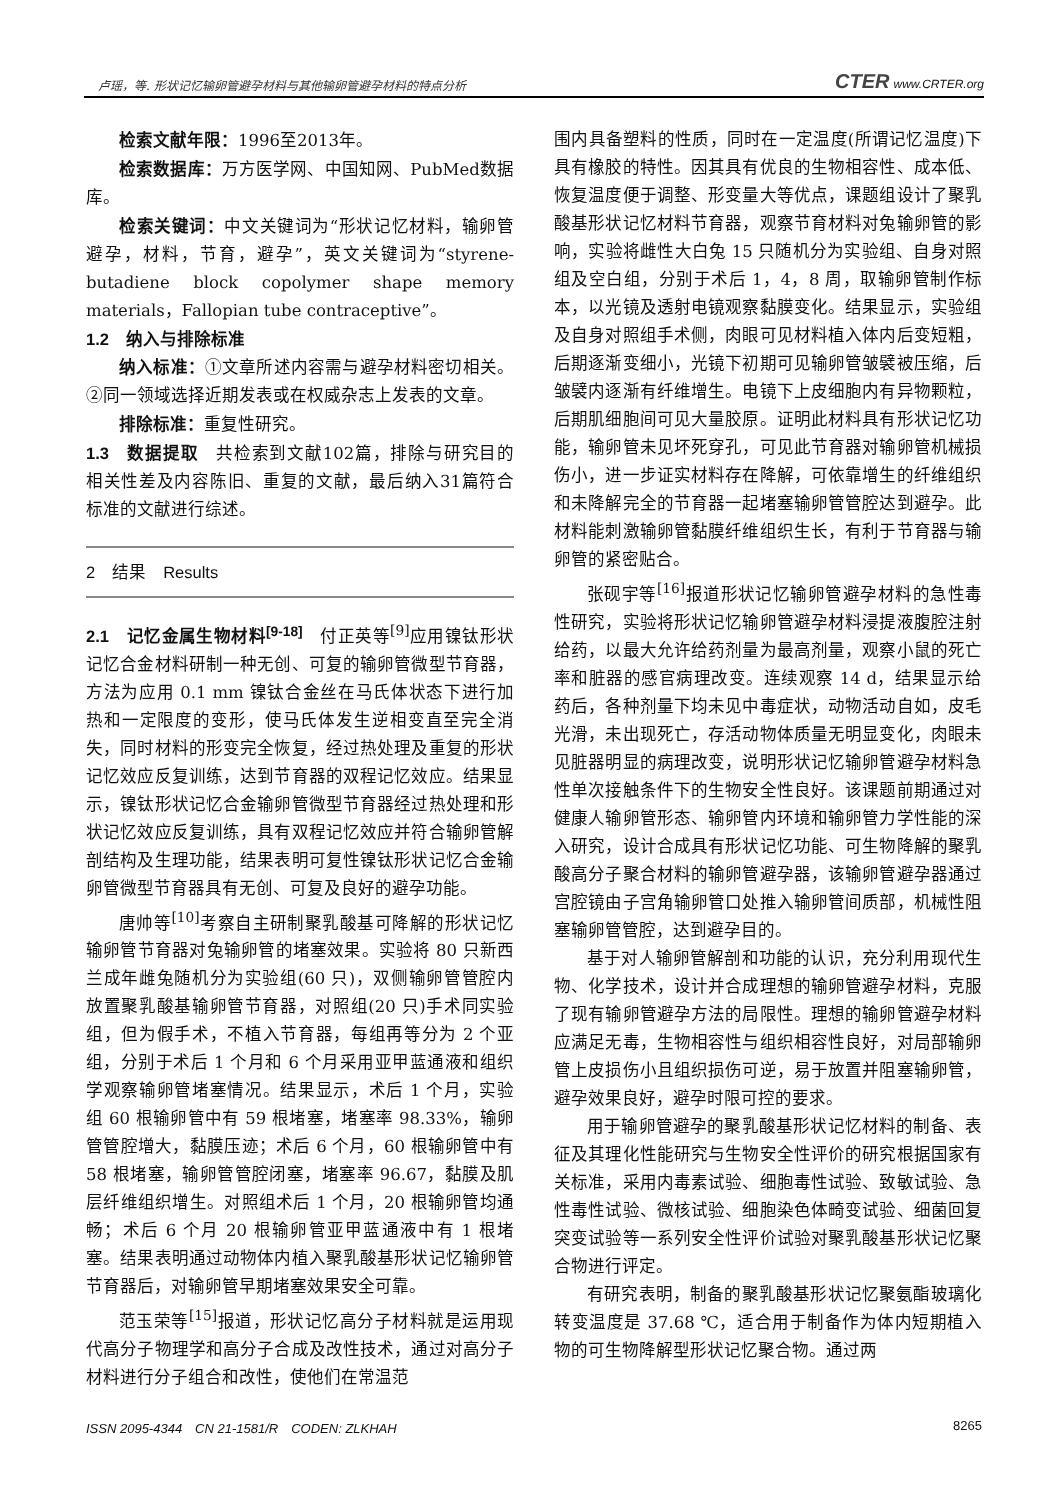卢瑶，等. 形状记忆输卵管避孕材料与其他输卵管避孕材料的特点分析 CTER www.CRTER.org
检索文献年限：1996至2013年。
检索数据库：万方医学网、中国知网、PubMed数据库。
检索关键词：中文关键词为“形状记忆材料，输卵管避孕，材料，节育，避孕”，英文关键词为“styrene-butadiene block copolymer shape memory materials，Fallopian tube contraceptive”。
1.2　纳入与排除标准
纳入标准：①文章所述内容需与避孕材料密切相关。②同一领域选择近期发表或在权威杂志上发表的文章。
排除标准：重复性研究。
1.3　数据提取　共检索到文献102篇，排除与研究目的相关性差及内容陈旧、重复的文献，最后纳入31篇符合标准的文献进行综述。
2　结果　Results
2.1　记忆金属生物材料<sup>[9-18]</sup>　付正英等<sup>[9]</sup>应用镍钛形状记忆合金材料研制一种无创、可复的输卵管微型节育器，方法为应用 0.1 mm 镍钛合金丝在马氏体状态下进行加热和一定限度的变形，使马氏体发生逆相变直至完全消失，同时材料的形变完全恢复，经过热处理及重复的形状记忆效应反复训练，达到节育器的双程记忆效应。结果显示，镍钛形状记忆合金输卵管微型节育器经过热处理和形状记忆效应反复训练，具有双程记忆效应并符合输卵管解剖结构及生理功能，结果表明可复性镍钛形状记忆合金输卵管微型节育器具有无创、可复及良好的避孕功能。
唐帅等<sup>[10]</sup>考察自主研制聚乳酸基可降解的形状记忆输卵管节育器对兔输卵管的堵塞效果。实验将 80 只新西兰成年雌兔随机分为实验组(60 只)，双侧输卵管管腔内放置聚乳酸基输卵管节育器，对照组(20 只)手术同实验组，但为假手术，不植入节育器，每组再等分为 2 个亚组，分别于术后 1 个月和 6 个月采用亚甲蓝通液和组织学观察输卵管堵塞情况。结果显示，术后 1 个月，实验组 60 根输卵管中有 59 根堵塞，堵塞率 98.33%，输卵管管腔增大，黏膜压迹；术后 6 个月，60 根输卵管中有 58 根堵塞，输卵管管腔闭塞，堵塞率 96.67，黏膜及肌层纤维组织增生。对照组术后 1 个月，20 根输卵管均通畅；术后 6 个月 20 根输卵管亚甲蓝通液中有 1 根堵塞。结果表明通过动物体内植入聚乳酸基形状记忆输卵管节育器后，对输卵管早期堵塞效果安全可靠。
范玉荣等<sup>[15]</sup>报道，形状记忆高分子材料就是运用现代高分子物理学和高分子合成及改性技术，通过对高分子材料进行分子组合和改性，使他们在常温范
围内具备塑料的性质，同时在一定温度(所谓记忆温度)下具有橡胶的特性。因其具有优良的生物相容性、成本低、恢复温度便于调整、形变量大等优点，课题组设计了聚乳酸基形状记忆材料节育器，观察节育材料对兔输卵管的影响，实验将雌性大白兔 15 只随机分为实验组、自身对照组及空白组，分别于术后 1，4，8 周，取输卵管制作标本，以光镜及透射电镜观察黏膜变化。结果显示，实验组及自身对照组手术侧，肉眼可见材料植入体内后变短粗，后期逐渐变细小，光镜下初期可见输卵管皱襞被压缩，后皱襞内逐渐有纤维增生。电镜下上皮细胞内有异物颗粒，后期肌细胞间可见大量胶原。证明此材料具有形状记忆功能，输卵管未见坏死穿孔，可见此节育器对输卵管机械损伤小，进一步证实材料存在降解，可依靠增生的纤维组织和未降解完全的节育器一起堵塞输卵管管腔达到避孕。此材料能刺激输卵管黏膜纤维组织生长，有利于节育器与输卵管的紧密贴合。
张砚宇等<sup>[16]</sup>报道形状记忆输卵管避孕材料的急性毒性研究，实验将形状记忆输卵管避孕材料浸提液腹腔注射给药，以最大允许给药剂量为最高剂量，观察小鼠的死亡率和脏器的感官病理改变。连续观察 14 d，结果显示给药后，各种剂量下均未见中毒症状，动物活动自如，皮毛光滑，未出现死亡，存活动物体质量无明显变化，肉眼未见脏器明显的病理改变，说明形状记忆输卵管避孕材料急性单次接触条件下的生物安全性良好。该课题前期通过对健康人输卵管形态、输卵管内环境和输卵管力学性能的深入研究，设计合成具有形状记忆功能、可生物降解的聚乳酸高分子聚合材料的输卵管避孕器，该输卵管避孕器通过宫腔镜由子宫角输卵管口处推入输卵管间质部，机械性阻塞输卵管管腔，达到避孕目的。
基于对人输卵管解剖和功能的认识，充分利用现代生物、化学技术，设计并合成理想的输卵管避孕材料，克服了现有输卵管避孕方法的局限性。理想的输卵管避孕材料应满足无毒，生物相容性与组织相容性良好，对局部输卵管上皮损伤小且组织损伤可逆，易于放置并阻塞输卵管，避孕效果良好，避孕时限可控的要求。
用于输卵管避孕的聚乳酸基形状记忆材料的制备、表征及其理化性能研究与生物安全性评价的研究根据国家有关标准，采用内毒素试验、细胞毒性试验、致敏试验、急性毒性试验、微核试验、细胞染色体畸变试验、细菌回复突变试验等一系列安全性评价试验对聚乳酸基形状记忆聚合物进行评定。
有研究表明，制备的聚乳酸基形状记忆聚氨酯玻璃化转变温度是 37.68 ℃，适合用于制备作为体内短期植入物的可生物降解型形状记忆聚合物。通过两
ISSN 2095-4344　CN 21-1581/R　CODEN: ZLKHAH 8265